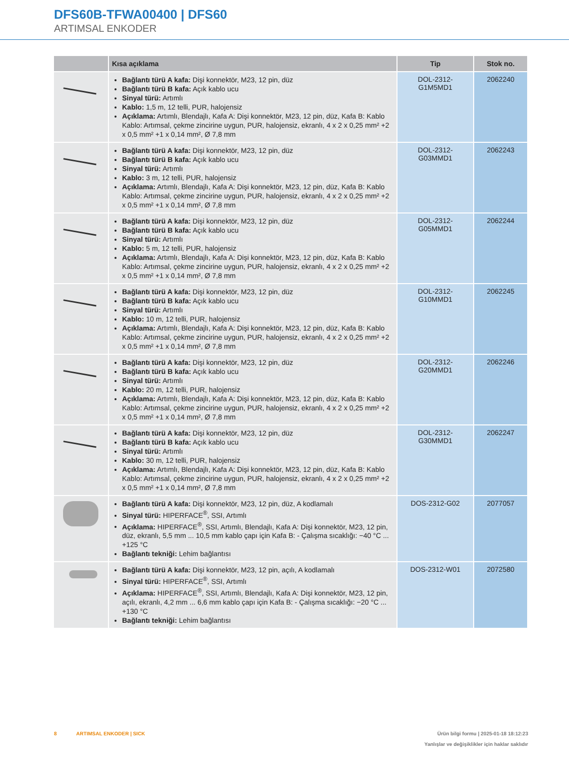DFS60B-TFWA00400 | DFS60
ARTIMSAL ENKODER
| | Kısa açıklama | Tip | Stok no. |
| --- | --- | --- | --- |
| | Bağlantı türü A kafa: Dişi konnektör, M23, 12 pin, düz Bağlantı türü B kafa: Açık kablo ucu Sinyal türü: Artımlı Kablo: 1,5 m, 12 telli, PUR, halojensiz Açıklama: Artımlı, Blendajlı, Kafa A: Dişi konnektör, M23, 12 pin, düz, Kafa B: Kablo Kablo: Artımsal, çekme zincirine uygun, PUR, halojensiz, ekranlı, 4 x 2 x 0,25 mm² +2 x 0,5 mm² +1 x 0,14 mm², Ø 7,8 mm | DOL-2312- G1M5MD1 | 2062240 |
| | Bağlantı türü A kafa: Dişi konnektör, M23, 12 pin, düz Bağlantı türü B kafa: Açık kablo ucu Sinyal türü: Artımlı Kablo: 3 m, 12 telli, PUR, halojensiz Açıklama: Artımlı, Blendajlı, Kafa A: Dişi konnektör, M23, 12 pin, düz, Kafa B: Kablo Kablo: Artımsal, çekme zincirine uygun, PUR, halojensiz, ekranlı, 4 x 2 x 0,25 mm² +2 x 0,5 mm² +1 x 0,14 mm², Ø 7,8 mm | DOL-2312- G03MMD1 | 2062243 |
| | Bağlantı türü A kafa: Dişi konnektör, M23, 12 pin, düz Bağlantı türü B kafa: Açık kablo ucu Sinyal türü: Artımlı Kablo: 5 m, 12 telli, PUR, halojensiz Açıklama: Artımlı, Blendajlı, Kafa A: Dişi konnektör, M23, 12 pin, düz, Kafa B: Kablo Kablo: Artımsal, çekme zincirine uygun, PUR, halojensiz, ekranlı, 4 x 2 x 0,25 mm² +2 x 0,5 mm² +1 x 0,14 mm², Ø 7,8 mm | DOL-2312- G05MMD1 | 2062244 |
| | Bağlantı türü A kafa: Dişi konnektör, M23, 12 pin, düz Bağlantı türü B kafa: Açık kablo ucu Sinyal türü: Artımlı Kablo: 10 m, 12 telli, PUR, halojensiz Açıklama: Artımlı, Blendajlı, Kafa A: Dişi konnektör, M23, 12 pin, düz, Kafa B: Kablo Kablo: Artımsal, çekme zincirine uygun, PUR, halojensiz, ekranlı, 4 x 2 x 0,25 mm² +2 x 0,5 mm² +1 x 0,14 mm², Ø 7,8 mm | DOL-2312- G10MMD1 | 2062245 |
| | Bağlantı türü A kafa: Dişi konnektör, M23, 12 pin, düz Bağlantı türü B kafa: Açık kablo ucu Sinyal türü: Artımlı Kablo: 20 m, 12 telli, PUR, halojensiz Açıklama: Artımlı, Blendajlı, Kafa A: Dişi konnektör, M23, 12 pin, düz, Kafa B: Kablo Kablo: Artımsal, çekme zincirine uygun, PUR, halojensiz, ekranlı, 4 x 2 x 0,25 mm² +2 x 0,5 mm² +1 x 0,14 mm², Ø 7,8 mm | DOL-2312- G20MMD1 | 2062246 |
| | Bağlantı türü A kafa: Dişi konnektör, M23, 12 pin, düz Bağlantı türü B kafa: Açık kablo ucu Sinyal türü: Artımlı Kablo: 30 m, 12 telli, PUR, halojensiz Açıklama: Artımlı, Blendajlı, Kafa A: Dişi konnektör, M23, 12 pin, düz, Kafa B: Kablo Kablo: Artımsal, çekme zincirine uygun, PUR, halojensiz, ekranlı, 4 x 2 x 0,25 mm² +2 x 0,5 mm² +1 x 0,14 mm², Ø 7,8 mm | DOL-2312- G30MMD1 | 2062247 |
| | Bağlantı türü A kafa: Dişi konnektör, M23, 12 pin, düz, A kodlamalı Sinyal türü: HIPERFACE<sup>®</sup>, SSI, Artımlı Açıklama: HIPERFACE<sup>®</sup>, SSI, Artımlı, Blendajlı, Kafa A: Dişi konnektör, M23, 12 pin, düz, ekranlı, 5,5 mm ... 10,5 mm kablo çapı için Kafa B: - Çalışma sıcaklığı: −40 °C ... +125 °C Bağlantı tekniği: Lehim bağlantısı | DOS-2312-G02 | 2077057 |
| | Bağlantı türü A kafa: Dişi konnektör, M23, 12 pin, açılı, A kodlamalı Sinyal türü: HIPERFACE<sup>®</sup>, SSI, Artımlı Açıklama: HIPERFACE<sup>®</sup>, SSI, Artımlı, Blendajlı, Kafa A: Dişi konnektör, M23, 12 pin, açılı, ekranlı, 4,2 mm ... 6,6 mm kablo çapı için Kafa B: - Çalışma sıcaklığı: −20 °C ... +130 °C Bağlantı tekniği: Lehim bağlantısı | DOS-2312-W01 | 2072580 |
8 ARTIMSAL ENKODER | SICK Ürün bilgi formu | 2025-01-18 18:12:23
Yanlışlar ve değişiklikler için haklar saklıdır